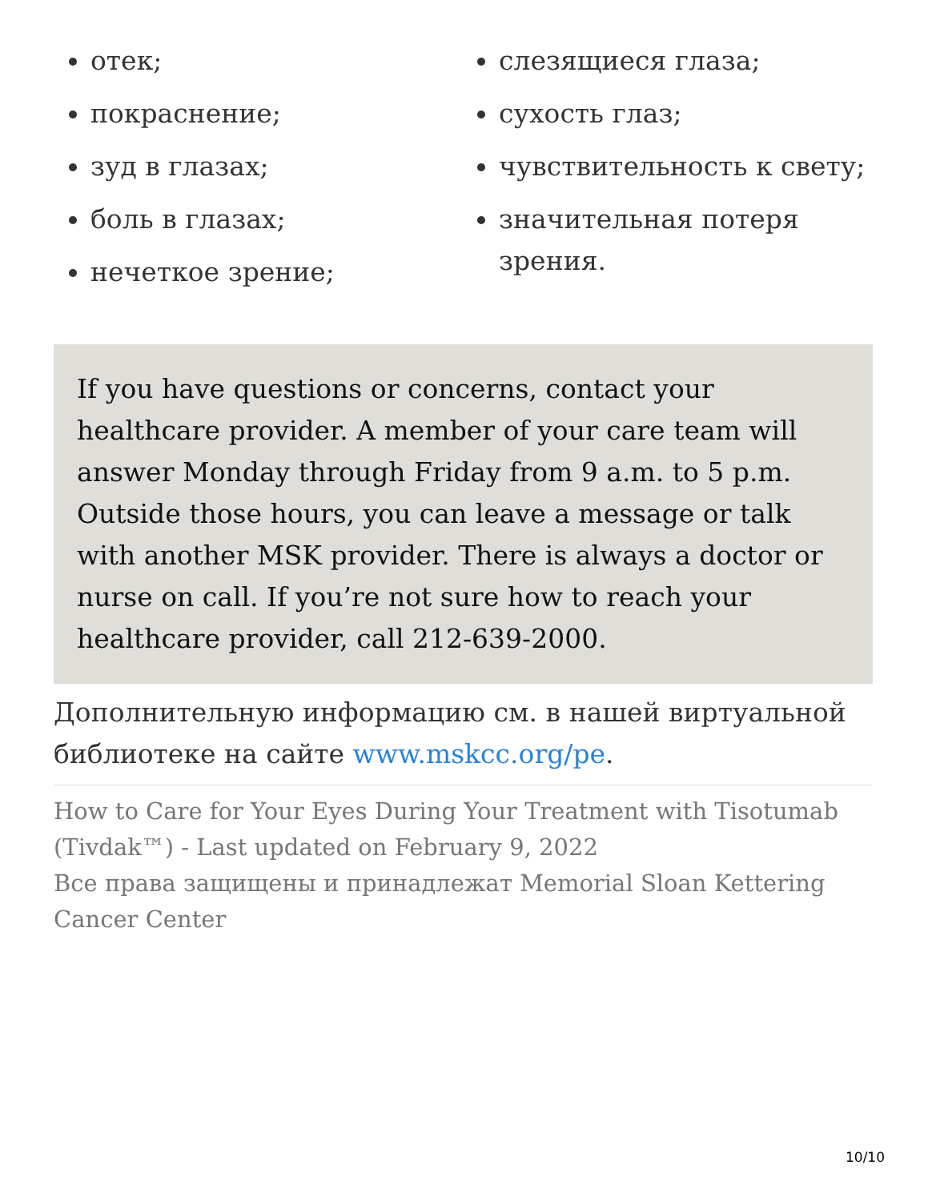отек;
покраснение;
зуд в глазах;
боль в глазах;
нечеткое зрение;
слезящиеся глаза;
сухость глаз;
чувствительность к свету;
значительная потеря зрения.
If you have questions or concerns, contact your healthcare provider. A member of your care team will answer Monday through Friday from 9 a.m. to 5 p.m. Outside those hours, you can leave a message or talk with another MSK provider. There is always a doctor or nurse on call. If you’re not sure how to reach your healthcare provider, call 212-639-2000.
Дополнительную информацию см. в нашей виртуальной библиотеке на сайте www.mskcc.org/pe.
How to Care for Your Eyes During Your Treatment with Tisotumab (Tivdak™) - Last updated on February 9, 2022
Все права защищены и принадлежат Memorial Sloan Kettering Cancer Center
10/10